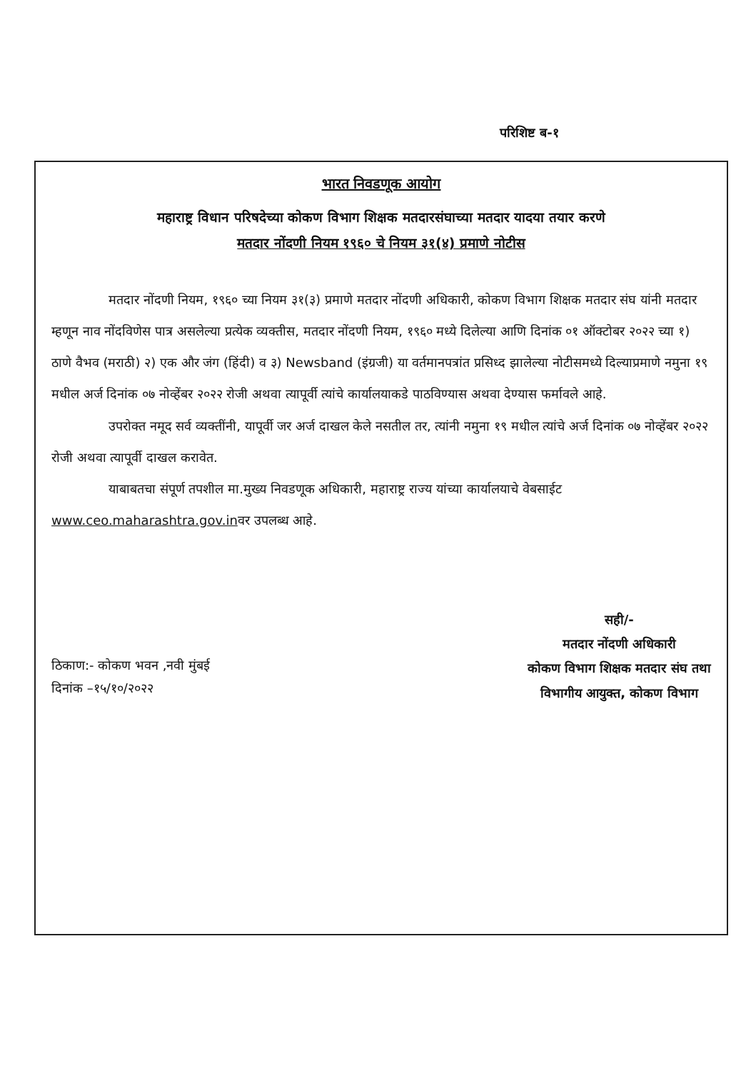परिशिष्ट ब-१
भारत निवडणूक आयोग
महाराष्ट्र विधान परिषदेच्या कोकण विभाग शिक्षक मतदारसंघाच्या मतदार यादया तयार करणे
मतदार नोंदणी नियम १९६० चे नियम ३१(४) प्रमाणे नोटीस
मतदार नोंदणी नियम, १९६० च्या नियम ३१(३) प्रमाणे मतदार नोंदणी अधिकारी, कोकण विभाग शिक्षक मतदार संघ यांनी मतदार म्हणून नाव नोंदविणेस पात्र असलेल्या प्रत्येक व्यक्तीस, मतदार नोंदणी नियम, १९६० मध्ये दिलेल्या आणि दिनांक ०१ ऑक्टोबर २०२२ च्या १) ठाणे वैभव (मराठी) २) एक और जंग (हिंदी) व ३) Newsband (इंग्रजी) या वर्तमानपत्रांत प्रसिध्द झालेल्या नोटीसमध्ये दिल्याप्रमाणे नमुना १९ मधील अर्ज दिनांक ०७ नोव्हेंबर २०२२ रोजी अथवा त्यापूर्वी त्यांचे कार्यालयाकडे पाठविण्यास अथवा देण्यास फर्मावले आहे.
उपरोक्त नमूद सर्व व्यक्तींनी, यापूर्वी जर अर्ज दाखल केले नसतील तर, त्यांनी नमुना १९ मधील त्यांचे अर्ज दिनांक ०७ नोव्हेंबर २०२२ रोजी अथवा त्यापूर्वी दाखल करावेत.
याबाबतचा संपूर्ण तपशील मा.मुख्य निवडणूक अधिकारी, महाराष्ट्र राज्य यांच्या कार्यालयाचे वेबसाईट www.ceo.maharashtra.gov.inवर उपलब्ध आहे.
ठिकाण:- कोकण भवन ,नवी मुंबई
दिनांक –१५/१०/२०२२
सही/-
मतदार नोंदणी अधिकारी
कोकण विभाग शिक्षक मतदार संघ तथा
विभागीय आयुक्त, कोकण विभाग